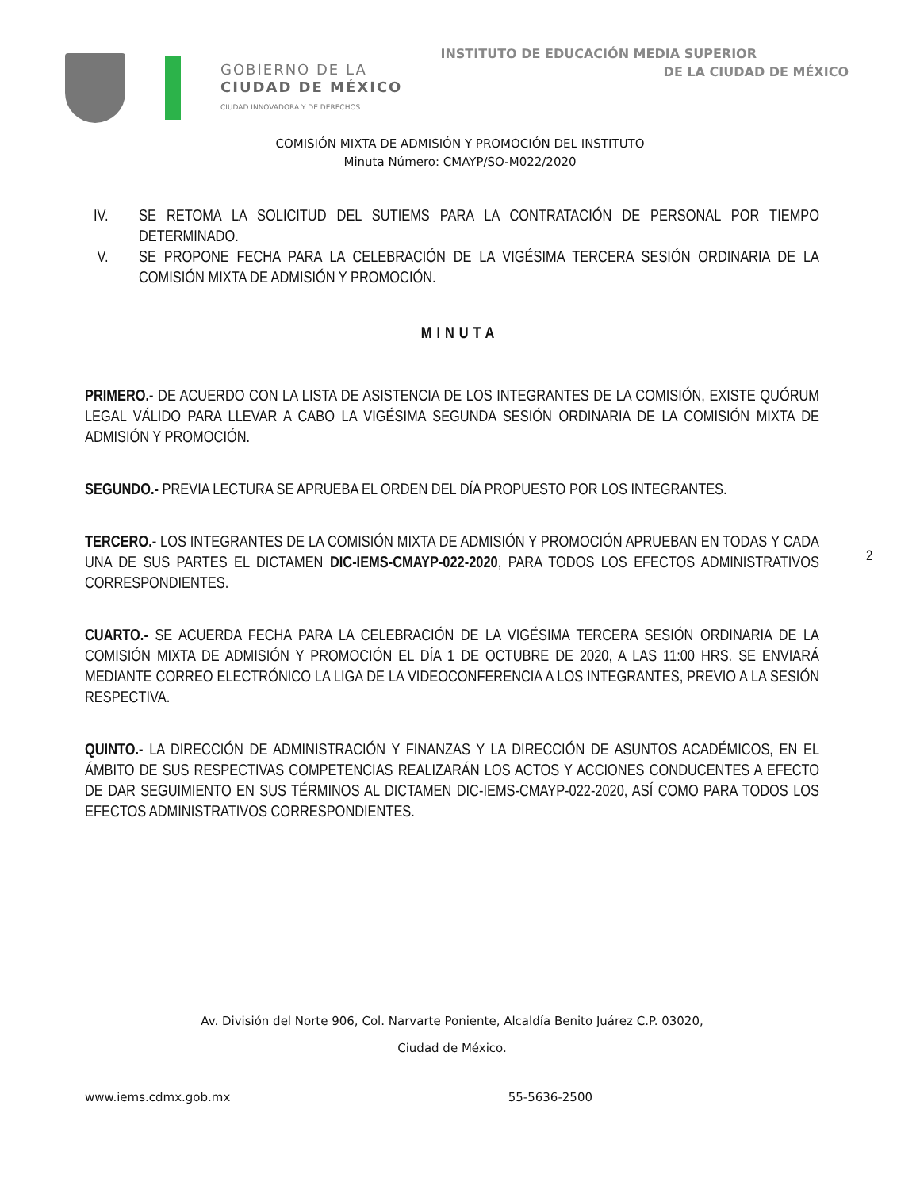GOBIERNO DE LA
CIUDAD DE MÉXICO
CIUDAD INNOVADORA Y DE DERECHOS
INSTITUTO DE EDUCACIÓN MEDIA SUPERIOR
DE LA CIUDAD DE MÉXICO
COMISIÓN MIXTA DE ADMISIÓN Y PROMOCIÓN DEL INSTITUTO
Minuta Número: CMAYP/SO-M022/2020
IV. SE RETOMA LA SOLICITUD DEL SUTIEMS PARA LA CONTRATACIÓN DE PERSONAL POR TIEMPO DETERMINADO.
V. SE PROPONE FECHA PARA LA CELEBRACIÓN DE LA VIGÉSIMA TERCERA SESIÓN ORDINARIA DE LA COMISIÓN MIXTA DE ADMISIÓN Y PROMOCIÓN.
MINUTA
PRIMERO.- DE ACUERDO CON LA LISTA DE ASISTENCIA DE LOS INTEGRANTES DE LA COMISIÓN, EXISTE QUÓRUM LEGAL VÁLIDO PARA LLEVAR A CABO LA VIGÉSIMA SEGUNDA SESIÓN ORDINARIA DE LA COMISIÓN MIXTA DE ADMISIÓN Y PROMOCIÓN.
SEGUNDO.- PREVIA LECTURA SE APRUEBA EL ORDEN DEL DÍA PROPUESTO POR LOS INTEGRANTES.
TERCERO.- LOS INTEGRANTES DE LA COMISIÓN MIXTA DE ADMISIÓN Y PROMOCIÓN APRUEBAN EN TODAS Y CADA UNA DE SUS PARTES EL DICTAMEN DIC-IEMS-CMAYP-022-2020, PARA TODOS LOS EFECTOS ADMINISTRATIVOS CORRESPONDIENTES.
CUARTO.- SE ACUERDA FECHA PARA LA CELEBRACIÓN DE LA VIGÉSIMA TERCERA SESIÓN ORDINARIA DE LA COMISIÓN MIXTA DE ADMISIÓN Y PROMOCIÓN EL DÍA 1 DE OCTUBRE DE 2020, A LAS 11:00 HRS. SE ENVIARÁ MEDIANTE CORREO ELECTRÓNICO LA LIGA DE LA VIDEOCONFERENCIA A LOS INTEGRANTES, PREVIO A LA SESIÓN RESPECTIVA.
QUINTO.- LA DIRECCIÓN DE ADMINISTRACIÓN Y FINANZAS Y LA DIRECCIÓN DE ASUNTOS ACADÉMICOS, EN EL ÁMBITO DE SUS RESPECTIVAS COMPETENCIAS REALIZARÁN LOS ACTOS Y ACCIONES CONDUCENTES A EFECTO DE DAR SEGUIMIENTO EN SUS TÉRMINOS AL DICTAMEN DIC-IEMS-CMAYP-022-2020, ASÍ COMO PARA TODOS LOS EFECTOS ADMINISTRATIVOS CORRESPONDIENTES.
2
Av. División del Norte 906, Col. Narvarte Poniente, Alcaldía Benito Juárez C.P. 03020,
Ciudad de México.
www.iems.cdmx.gob.mx 55-5636-2500